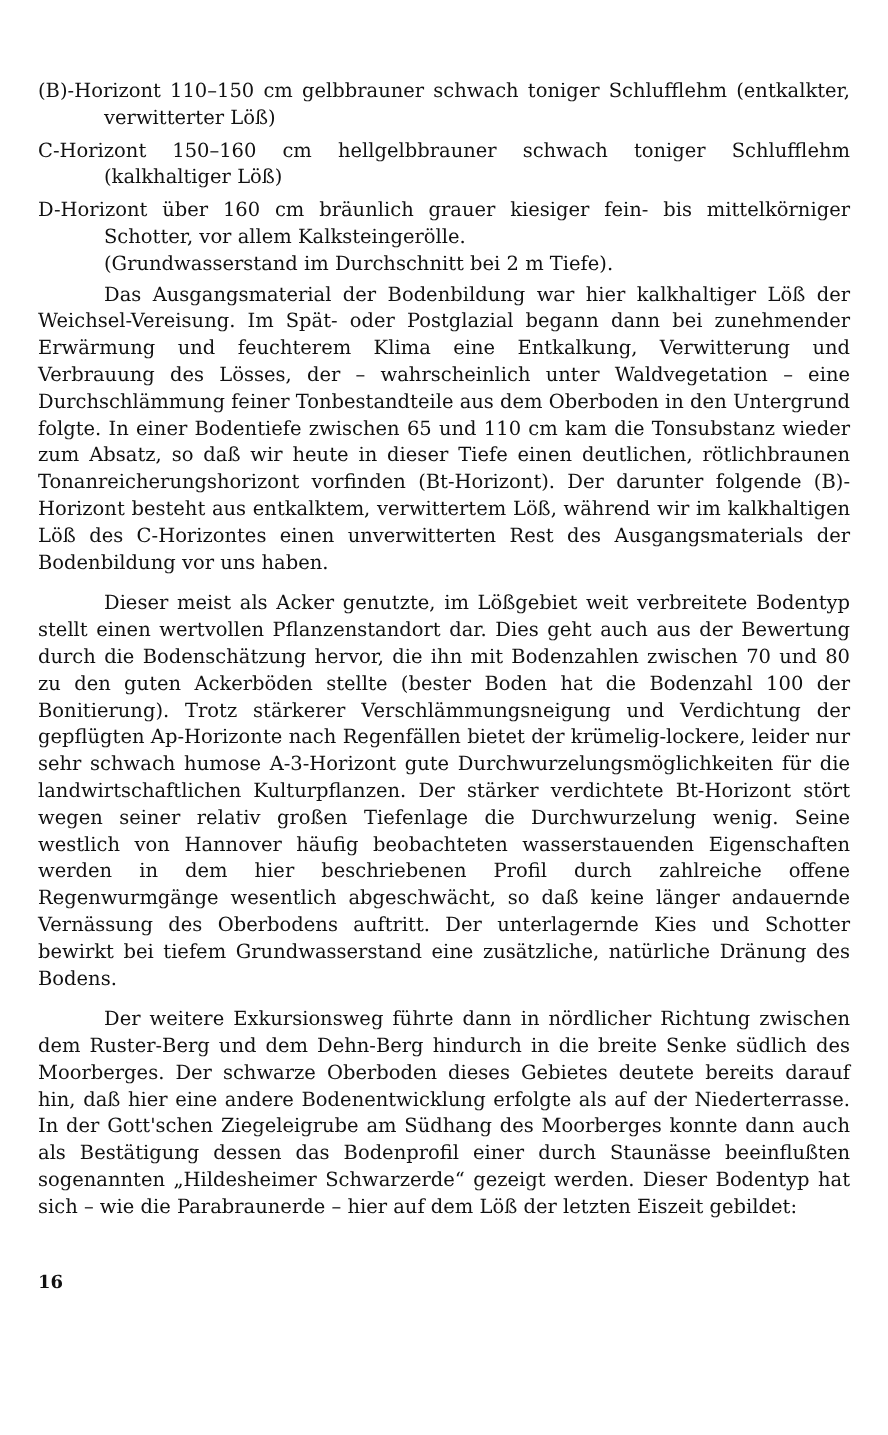(B)-Horizont 110–150 cm gelbbrauner schwach toniger Schlufflehm (entkalkter, verwitterter Löß)
C-Horizont 150–160 cm hellgelbbrauner schwach toniger Schlufflehm (kalkhaltiger Löß)
D-Horizont über 160 cm bräunlich grauer kiesiger fein- bis mittelkörniger Schotter, vor allem Kalksteingerölle.
(Grundwasserstand im Durchschnitt bei 2 m Tiefe).
Das Ausgangsmaterial der Bodenbildung war hier kalkhaltiger Löß der Weichsel-Vereisung. Im Spät- oder Postglazial begann dann bei zunehmender Erwärmung und feuchterem Klima eine Entkalkung, Verwitterung und Verbrauung des Lösses, der – wahrscheinlich unter Waldvegetation – eine Durchschlämmung feiner Tonbestandteile aus dem Oberboden in den Untergrund folgte. In einer Bodentiefe zwischen 65 und 110 cm kam die Tonsubstanz wieder zum Absatz, so daß wir heute in dieser Tiefe einen deutlichen, rötlichbraunen Tonanreicherungshorizont vorfinden (Bt-Horizont). Der darunter folgende (B)-Horizont besteht aus entkalktem, verwittertem Löß, während wir im kalkhaltigen Löß des C-Horizontes einen unverwitterten Rest des Ausgangsmaterials der Bodenbildung vor uns haben.
Dieser meist als Acker genutzte, im Lößgebiet weit verbreitete Bodentyp stellt einen wertvollen Pflanzenstandort dar. Dies geht auch aus der Bewertung durch die Bodenschätzung hervor, die ihn mit Bodenzahlen zwischen 70 und 80 zu den guten Ackerböden stellte (bester Boden hat die Bodenzahl 100 der Bonitierung). Trotz stärkerer Verschlämmungsneigung und Verdichtung der gepflügten Ap-Horizonte nach Regenfällen bietet der krümelig-lockere, leider nur sehr schwach humose A-3-Horizont gute Durchwurzelungsmöglichkeiten für die landwirtschaftlichen Kulturpflanzen. Der stärker verdichtete Bt-Horizont stört wegen seiner relativ großen Tiefenlage die Durchwurzelung wenig. Seine westlich von Hannover häufig beobachteten wasserstauenden Eigenschaften werden in dem hier beschriebenen Profil durch zahlreiche offene Regenwurmgänge wesentlich abgeschwächt, so daß keine länger andauernde Vernässung des Oberbodens auftritt. Der unterlagernde Kies und Schotter bewirkt bei tiefem Grundwasserstand eine zusätzliche, natürliche Dränung des Bodens.
Der weitere Exkursionsweg führte dann in nördlicher Richtung zwischen dem Ruster-Berg und dem Dehn-Berg hindurch in die breite Senke südlich des Moorberges. Der schwarze Oberboden dieses Gebietes deutete bereits darauf hin, daß hier eine andere Bodenentwicklung erfolgte als auf der Niederterrasse. In der Gott'schen Ziegeleigrube am Südhang des Moorberges konnte dann auch als Bestätigung dessen das Bodenprofil einer durch Staunässe beeinflußten sogenannten „Hildesheimer Schwarzerde“ gezeigt werden. Dieser Bodentyp hat sich – wie die Parabraunerde – hier auf dem Löß der letzten Eiszeit gebildet:
16